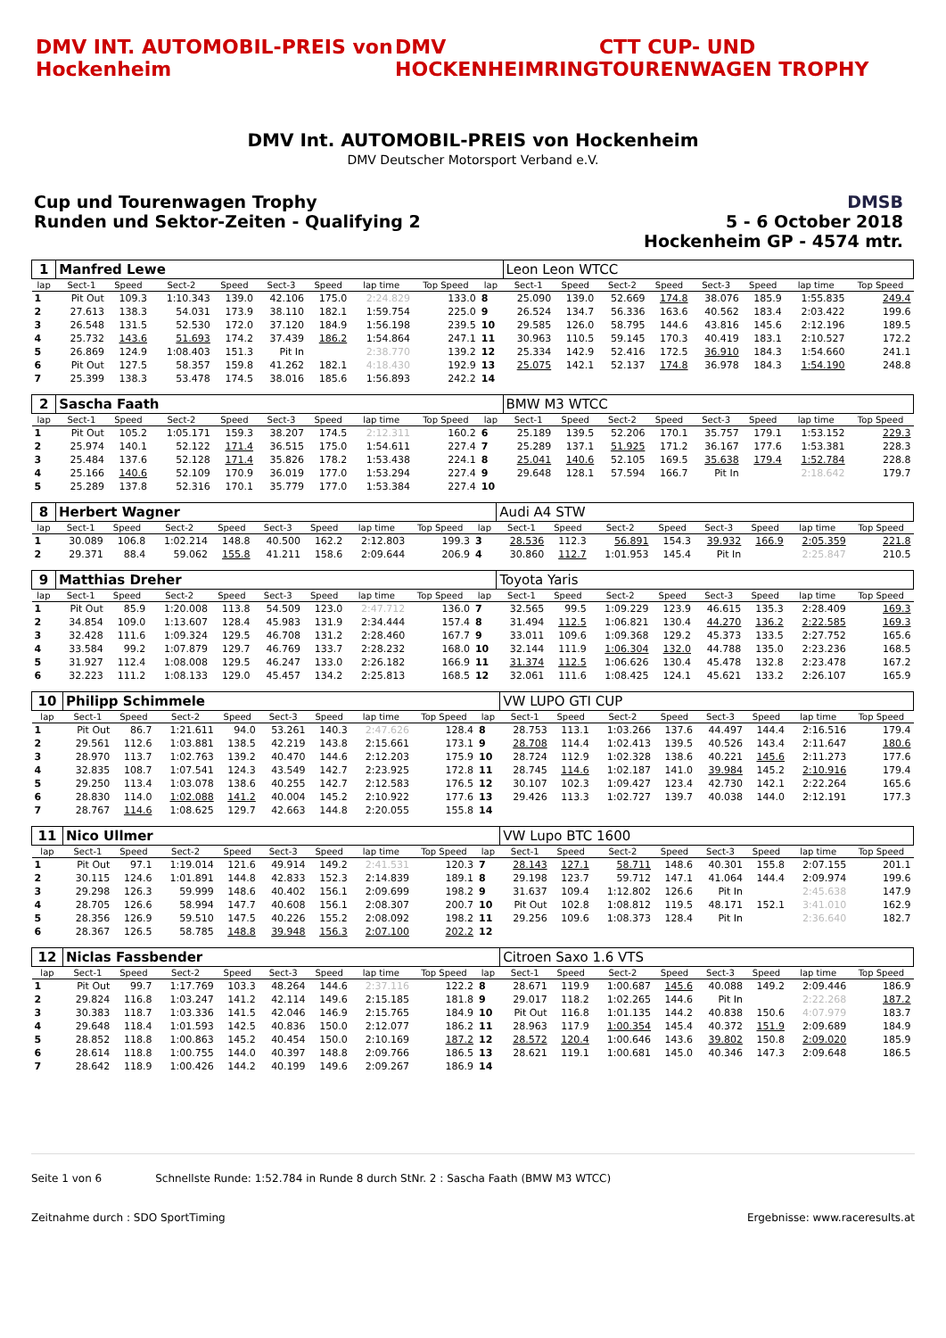DMV INT. AUTOMOBIL-PREIS von Hockenheim DMV HOCKENHEIMRING CTT CUP- UND TOURENWAGEN TROPHY
DMV Int. AUTOMOBIL-PREIS von Hockenheim
DMV Deutscher Motorsport Verband e.V.
Cup und Tourenwagen Trophy
Runden und Sektor-Zeiten - Qualifying 2
DMSB
5 - 6 October 2018
Hockenheim GP - 4574 mtr.
| 1 | Manfred Lewe | | | | | | | | | Leon Leon WTCC | | | | | | | |
| lap | Sect-1 | Speed | Sect-2 | Speed | Sect-3 | Speed | lap time | Top Speed | lap | Sect-1 | Speed | Sect-2 | Speed | Sect-3 | Speed | lap time | Top Speed |
| 1 | Pit Out | 109.3 | 1:10.343 | 139.0 | 42.106 | 175.0 | 2:24.829 | 133.0 | 8 | 25.090 | 139.0 | 52.669 | 174.8 | 38.076 | 185.9 | 1:55.835 | 249.4 |
| 2 | 27.613 | 138.3 | 54.031 | 173.9 | 38.110 | 182.1 | 1:59.754 | 225.0 | 9 | 26.524 | 134.7 | 56.336 | 163.6 | 40.562 | 183.4 | 2:03.422 | 199.6 |
| 3 | 26.548 | 131.5 | 52.530 | 172.0 | 37.120 | 184.9 | 1:56.198 | 239.5 | 10 | 29.585 | 126.0 | 58.795 | 144.6 | 43.816 | 145.6 | 2:12.196 | 189.5 |
| 4 | 25.732 | 143.6 | 51.693 | 174.2 | 37.439 | 186.2 | 1:54.864 | 247.1 | 11 | 30.963 | 110.5 | 59.145 | 170.3 | 40.419 | 183.1 | 2:10.527 | 172.2 |
| 5 | 26.869 | 124.9 | 1:08.403 | 151.3 | Pit In | | 2:38.770 | 139.2 | 12 | 25.334 | 142.9 | 52.416 | 172.5 | 36.910 | 184.3 | 1:54.660 | 241.1 |
| 6 | Pit Out | 127.5 | 58.357 | 159.8 | 41.262 | 182.1 | 4:18.430 | 192.9 | 13 | 25.075 | 142.1 | 52.137 | 174.8 | 36.978 | 184.3 | 1:54.190 | 248.8 |
| 7 | 25.399 | 138.3 | 53.478 | 174.5 | 38.016 | 185.6 | 1:56.893 | 242.2 | 14 | | | | | | | | |
| 2 | Sascha Faath | | | | | | | | | BMW M3 WTCC | | | | | | | |
| lap | Sect-1 | Speed | Sect-2 | Speed | Sect-3 | Speed | lap time | Top Speed | lap | Sect-1 | Speed | Sect-2 | Speed | Sect-3 | Speed | lap time | Top Speed |
| 1 | Pit Out | 105.2 | 1:05.171 | 159.3 | 38.207 | 174.5 | 2:12.311 | 160.2 | 6 | 25.189 | 139.5 | 52.206 | 170.1 | 35.757 | 179.1 | 1:53.152 | 229.3 |
| 2 | 25.974 | 140.1 | 52.122 | 171.4 | 36.515 | 175.0 | 1:54.611 | 227.4 | 7 | 25.289 | 137.1 | 51.925 | 171.2 | 36.167 | 177.6 | 1:53.381 | 228.3 |
| 3 | 25.484 | 137.6 | 52.128 | 171.4 | 35.826 | 178.2 | 1:53.438 | 224.1 | 8 | 25.041 | 140.6 | 52.105 | 169.5 | 35.638 | 179.4 | 1:52.784 | 228.8 |
| 4 | 25.166 | 140.6 | 52.109 | 170.9 | 36.019 | 177.0 | 1:53.294 | 227.4 | 9 | 29.648 | 128.1 | 57.594 | 166.7 | Pit In | | 2:18.642 | 179.7 |
| 5 | 25.289 | 137.8 | 52.316 | 170.1 | 35.779 | 177.0 | 1:53.384 | 227.4 | 10 | | | | | | | | |
| 8 | Herbert Wagner | | | | | | | | | Audi A4 STW | | | | | | | |
| lap | Sect-1 | Speed | Sect-2 | Speed | Sect-3 | Speed | lap time | Top Speed | lap | Sect-1 | Speed | Sect-2 | Speed | Sect-3 | Speed | lap time | Top Speed |
| 1 | 30.089 | 106.8 | 1:02.214 | 148.8 | 40.500 | 162.2 | 2:12.803 | 199.3 | 3 | 28.536 | 112.3 | 56.891 | 154.3 | 39.932 | 166.9 | 2:05.359 | 221.8 |
| 2 | 29.371 | 88.4 | 59.062 | 155.8 | 41.211 | 158.6 | 2:09.644 | 206.9 | 4 | 30.860 | 112.7 | 1:01.953 | 145.4 | Pit In | | 2:25.847 | 210.5 |
| 9 | Matthias Dreher | | | | | | | | | Toyota Yaris | | | | | | | |
| lap | Sect-1 | Speed | Sect-2 | Speed | Sect-3 | Speed | lap time | Top Speed | lap | Sect-1 | Speed | Sect-2 | Speed | Sect-3 | Speed | lap time | Top Speed |
| 1 | Pit Out | 85.9 | 1:20.008 | 113.8 | 54.509 | 123.0 | 2:47.712 | 136.0 | 7 | 32.565 | 99.5 | 1:09.229 | 123.9 | 46.615 | 135.3 | 2:28.409 | 169.3 |
| 2 | 34.854 | 109.0 | 1:13.607 | 128.4 | 45.983 | 131.9 | 2:34.444 | 157.4 | 8 | 31.494 | 112.5 | 1:06.821 | 130.4 | 44.270 | 136.2 | 2:22.585 | 169.3 |
| 3 | 32.428 | 111.6 | 1:09.324 | 129.5 | 46.708 | 131.2 | 2:28.460 | 167.7 | 9 | 33.011 | 109.6 | 1:09.368 | 129.2 | 45.373 | 133.5 | 2:27.752 | 165.6 |
| 4 | 33.584 | 99.2 | 1:07.879 | 129.7 | 46.769 | 133.7 | 2:28.232 | 168.0 | 10 | 32.144 | 111.9 | 1:06.304 | 132.0 | 44.788 | 135.0 | 2:23.236 | 168.5 |
| 5 | 31.927 | 112.4 | 1:08.008 | 129.5 | 46.247 | 133.0 | 2:26.182 | 166.9 | 11 | 31.374 | 112.5 | 1:06.626 | 130.4 | 45.478 | 132.8 | 2:23.478 | 167.2 |
| 6 | 32.223 | 111.2 | 1:08.133 | 129.0 | 45.457 | 134.2 | 2:25.813 | 168.5 | 12 | 32.061 | 111.6 | 1:08.425 | 124.1 | 45.621 | 133.2 | 2:26.107 | 165.9 |
| 10 | Philipp Schimmele | | | | | | | | | VW LUPO GTI CUP | | | | | | | |
| lap | Sect-1 | Speed | Sect-2 | Speed | Sect-3 | Speed | lap time | Top Speed | lap | Sect-1 | Speed | Sect-2 | Speed | Sect-3 | Speed | lap time | Top Speed |
| 1 | Pit Out | 86.7 | 1:21.611 | 94.0 | 53.261 | 140.3 | 2:47.626 | 128.4 | 8 | 28.753 | 113.1 | 1:03.266 | 137.6 | 44.497 | 144.4 | 2:16.516 | 179.4 |
| 2 | 29.561 | 112.6 | 1:03.881 | 138.5 | 42.219 | 143.8 | 2:15.661 | 173.1 | 9 | 28.708 | 114.4 | 1:02.413 | 139.5 | 40.526 | 143.4 | 2:11.647 | 180.6 |
| 3 | 28.970 | 113.7 | 1:02.763 | 139.2 | 40.470 | 144.6 | 2:12.203 | 175.9 | 10 | 28.724 | 112.9 | 1:02.328 | 138.6 | 40.221 | 145.6 | 2:11.273 | 177.6 |
| 4 | 32.835 | 108.7 | 1:07.541 | 124.3 | 43.549 | 142.7 | 2:23.925 | 172.8 | 11 | 28.745 | 114.6 | 1:02.187 | 141.0 | 39.984 | 145.2 | 2:10.916 | 179.4 |
| 5 | 29.250 | 113.4 | 1:03.078 | 138.6 | 40.255 | 142.7 | 2:12.583 | 176.5 | 12 | 30.107 | 102.3 | 1:09.427 | 123.4 | 42.730 | 142.1 | 2:22.264 | 165.6 |
| 6 | 28.830 | 114.0 | 1:02.088 | 141.2 | 40.004 | 145.2 | 2:10.922 | 177.6 | 13 | 29.426 | 113.3 | 1:02.727 | 139.7 | 40.038 | 144.0 | 2:12.191 | 177.3 |
| 7 | 28.767 | 114.6 | 1:08.625 | 129.7 | 42.663 | 144.8 | 2:20.055 | 155.8 | 14 | | | | | | | | |
| 11 | Nico Ullmer | | | | | | | | | VW Lupo BTC 1600 | | | | | | | |
| lap | Sect-1 | Speed | Sect-2 | Speed | Sect-3 | Speed | lap time | Top Speed | lap | Sect-1 | Speed | Sect-2 | Speed | Sect-3 | Speed | lap time | Top Speed |
| 1 | Pit Out | 97.1 | 1:19.014 | 121.6 | 49.914 | 149.2 | 2:41.531 | 120.3 | 7 | 28.143 | 127.1 | 58.711 | 148.6 | 40.301 | 155.8 | 2:07.155 | 201.1 |
| 2 | 30.115 | 124.6 | 1:01.891 | 144.8 | 42.833 | 152.3 | 2:14.839 | 189.1 | 8 | 29.198 | 123.7 | 59.712 | 147.1 | 41.064 | 144.4 | 2:09.974 | 199.6 |
| 3 | 29.298 | 126.3 | 59.999 | 148.6 | 40.402 | 156.1 | 2:09.699 | 198.2 | 9 | 31.637 | 109.4 | 1:12.802 | 126.6 | Pit In | | 2:45.638 | 147.9 |
| 4 | 28.705 | 126.6 | 58.994 | 147.7 | 40.608 | 156.1 | 2:08.307 | 200.7 | 10 | Pit Out | 102.8 | 1:08.812 | 119.5 | 48.171 | 152.1 | 3:41.010 | 162.9 |
| 5 | 28.356 | 126.9 | 59.510 | 147.5 | 40.226 | 155.2 | 2:08.092 | 198.2 | 11 | 29.256 | 109.6 | 1:08.373 | 128.4 | Pit In | | 2:36.640 | 182.7 |
| 6 | 28.367 | 126.5 | 58.785 | 148.8 | 39.948 | 156.3 | 2:07.100 | 202.2 | 12 | | | | | | | | |
| 12 | Niclas Fassbender | | | | | | | | | Citroen Saxo 1.6 VTS | | | | | | | |
| lap | Sect-1 | Speed | Sect-2 | Speed | Sect-3 | Speed | lap time | Top Speed | lap | Sect-1 | Speed | Sect-2 | Speed | Sect-3 | Speed | lap time | Top Speed |
| 1 | Pit Out | 99.7 | 1:17.769 | 103.3 | 48.264 | 144.6 | 2:37.116 | 122.2 | 8 | 28.671 | 119.9 | 1:00.687 | 145.6 | 40.088 | 149.2 | 2:09.446 | 186.9 |
| 2 | 29.824 | 116.8 | 1:03.247 | 141.2 | 42.114 | 149.6 | 2:15.185 | 181.8 | 9 | 29.017 | 118.2 | 1:02.265 | 144.6 | Pit In | | 2:22.268 | 187.2 |
| 3 | 30.383 | 118.7 | 1:03.336 | 141.5 | 42.046 | 146.9 | 2:15.765 | 184.9 | 10 | Pit Out | 116.8 | 1:01.135 | 144.2 | 40.838 | 150.6 | 4:07.979 | 183.7 |
| 4 | 29.648 | 118.4 | 1:01.593 | 142.5 | 40.836 | 150.0 | 2:12.077 | 186.2 | 11 | 28.963 | 117.9 | 1:00.354 | 145.4 | 40.372 | 151.9 | 2:09.689 | 184.9 |
| 5 | 28.852 | 118.8 | 1:00.863 | 145.2 | 40.454 | 150.0 | 2:10.169 | 187.2 | 12 | 28.572 | 120.4 | 1:00.646 | 143.6 | 39.802 | 150.8 | 2:09.020 | 185.9 |
| 6 | 28.614 | 118.8 | 1:00.755 | 144.0 | 40.397 | 148.8 | 2:09.766 | 186.5 | 13 | 28.621 | 119.1 | 1:00.681 | 145.0 | 40.346 | 147.3 | 2:09.648 | 186.5 |
| 7 | 28.642 | 118.9 | 1:00.426 | 144.2 | 40.199 | 149.6 | 2:09.267 | 186.9 | 14 | | | | | | | | |
Seite 1 von 6 Schnellste Runde: 1:52.784 in Runde 8 durch StNr. 2 : Sascha Faath (BMW M3 WTCC)
Zeitnahme durch : SDO SportTiming Ergebnisse: www.raceresults.at